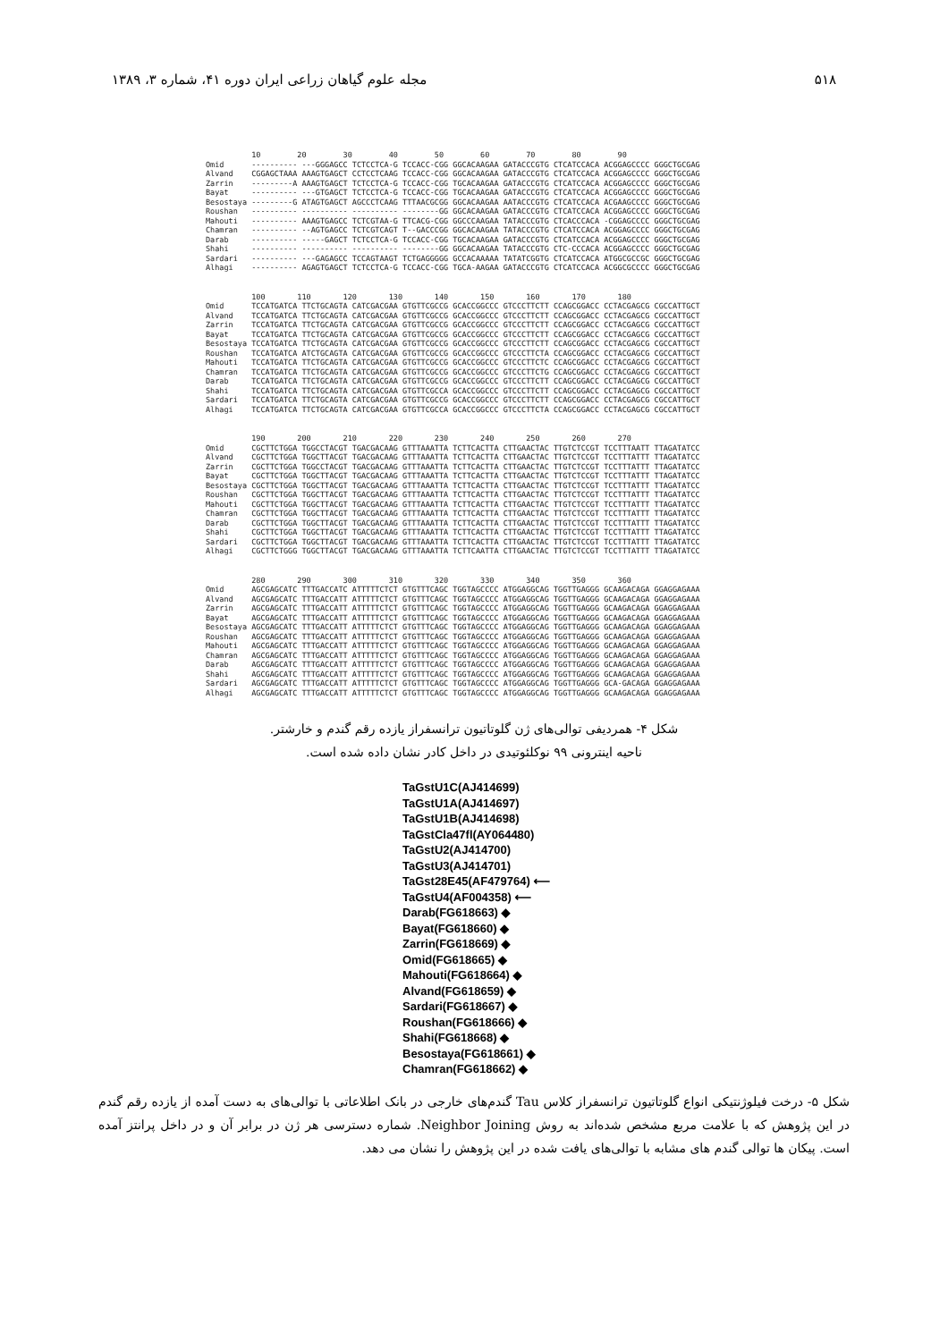۵۱۸ مجله علوم گیاهان زراعی ایران دوره ۴۱، شماره ۳، ۱۳۸۹
10 20 30 40 50 60 70 80 90 Omid ---------- ---GGGAGCC TCTCCTCA-G TCCACC-CGG GGCACAAGAA GATACCCGTG CTCATCCACA ACGGAGCCCC GGGCTGCGAG Alvand CGGAGCTAAA AAAGTGAGCT CCTCCTCAAG TCCACC-CGG GGCACAAGAA GATACCCGTG CTCATCCACA ACGGAGCCCC GGGCTGCGAG Zarrin ---------A AAAGTGAGCT TCTCCTCA-G TCCACC-CGG TGCACAAGAA GATACCCGTG CTCATCCACA ACGGAGCCCC GGGCTGCGAG Bayat ---------- ---GTGAGCT TCTCCTCA-G TCCACC-CGG TGCACAAGAA GATACCCGTG CTCATCCACA ACGGAGCCCC GGGCTGCGAG Besostaya ---------G ATAGTGAGCT AGCCCTCAAG TTTAACGCGG GGCACAAGAA AATACCCGTG CTCATCCACA ACGAAGCCCC GGGCTGCGAG Roushan ---------- ---------- ---------- --------GG GGCACAAGAA GATACCCGTG CTCATCCACA ACGGAGCCCC GGGCTGCGAG Mahouti ---------- AAAGTGAGCC TCTCGTAA-G TTCACG-CGG GGCCCAAGAA TATACCCGTG CTCACCCACA -CGGAGCCCC GGGCTGCGAG Chamran ---------- --AGTGAGCC TCTCGTCAGT T--GACCCGG GGCACAAGAA TATACCCGTG CTCATCCACA ACGGAGCCCC GGGCTGCGAG Darab ---------- -----GAGCT TCTCCTCA-G TCCACC-CGG TGCACAAGAA GATACCCGTG CTCATCCACA ACGGAGCCCC GGGCTGCGAG Shahi ---------- ---------- ---------- --------GG GGCACAAGAA TATACCCGTG CTC-CCCACA ACGGAGCCCC GGGCTGCGAG Sardari ---------- ---GAGAGCC TCCAGTAAGT TCTGAGGGGG GCCACAAAAA TATATCGGTG CTCATCCACA ATGGCGCCGC GGGCTGCGAG Alhagi ---------- AGAGTGAGCT TCTCCTCA-G TCCACC-CGG TGCA-AAGAA GATACCCGTG CTCATCCACA ACGGCGCCCC GGGCTGCGAG
100 110 120 130 140 150 160 170 180 Omid TCCATGATCA TTCTGCAGTA CATCGACGAA GTGTTCGCCG GCACCGGCCC GTCCCTTCTT CCAGCGGACC CCTACGAGCG CGCCATTGCT Alvand TCCATGATCA TTCTGCAGTA CATCGACGAA GTGTTCGCCG GCACCGGCCC GTCCCTTCTT CCAGCGGACC CCTACGAGCG CGCCATTGCT Zarrin TCCATGATCA TTCTGCAGTA CATCGACGAA GTGTTCGCCG GCACCGGCCC GTCCCTTCTT CCAGCGGACC CCTACGAGCG CGCCATTGCT Bayat TCCATGATCA TTCTGCAGTA CATCGACGAA GTGTTCGCCG GCACCGGCCC GTCCCTTCTT CCAGCGGACC CCTACGAGCG CGCCATTGCT Besostaya TCCATGATCA TTCTGCAGTA CATCGACGAA GTGTTCGCCG GCACCGGCCC GTCCCTTCTT CCAGCGGACC CCTACGAGCG CGCCATTGCT Roushan TCCATGATCA ATCTGCAGTA CATCGACGAA GTGTTCGCCG GCACCGGCCC GTCCCTTCTA CCAGCGGACC CCTACGAGCG CGCCATTGCT Mahouti TCCATGATCA TTCTGCAGTA CATCGACGAA GTGTTCGCCG GCACCGGCCC GTCCCTTCTC CCAGCGGACC CCTACGAGCG CGCCATTGCT Chamran TCCATGATCA TTCTGCAGTA CATCGACGAA GTGTTCGCCG GCACCGGCCC GTCCCTTCTG CCAGCGGACC CCTACGAGCG CGCCATTGCT Darab TCCATGATCA TTCTGCAGTA CATCGACGAA GTGTTCGCCG GCACCGGCCC GTCCCTTCTT CCAGCGGACC CCTACGAGCG CGCCATTGCT Shahi TCCATGATCA TTCTGCAGTA CATCGACGAA GTGTTCGCCA GCACCGGCCC GTCCCTTCTT CCAGCGGACC CCTACGAGCG CGCCATTGCT Sardari TCCATGATCA TTCTGCAGTA CATCGACGAA GTGTTCGCCG GCACCGGCCC GTCCCTTCTT CCAGCGGACC CCTACGAGCG CGCCATTGCT Alhagi TCCATGATCA TTCTGCAGTA CATCGACGAA GTGTTCGCCA GCACCGGCCC GTCCCTTCTA CCAGCGGACC CCTACGAGCG CGCCATTGCT
190 200 210 220 230 240 250 260 270 Omid CGCTTCTGGA TGGCCTACGT TGACGACAAG GTTTAAATTA TCTTCACTTA CTTGAACTAC TTGTCTCCGT TCCTTTAATT TTAGATATCC Alvand CGCTTCTGGA TGGCTTACGT TGACGACAAG GTTTAAATTA TCTTCACTTA CTTGAACTAC TTGTCTCCGT TCCTTTATTT TTAGATATCC Zarrin CGCTTCTGGA TGGCCTACGT TGACGACAAG GTTTAAATTA TCTTCACTTA CTTGAACTAC TTGTCTCCGT TCCTTTATTT TTAGATATCC Bayat CGCTTCTGGA TGGCTTACGT TGACGACAAG GTTTAAATTA TCTTCACTTA CTTGAACTAC TTGTCTCCGT TCCTTTATTT TTAGATATCC Besostaya CGCTTCTGGA TGGCTTACGT TGACGACAAG GTTTAAATTA TCTTCACTTA CTTGAACTAC TTGTCTCCGT TCCTTTATTT TTAGATATCC Roushan CGCTTCTGGA TGGCTTACGT TGACGACAAG GTTTAAATTA TCTTCACTTA CTTGAACTAC TTGTCTCCGT TCCTTTATTT TTAGATATCC Mahouti CGCTTCTGGA TGGCTTACGT TGACGACAAG GTTTAAATTA TCTTCACTTA CTTGAACTAC TTGTCTCCGT TCCTTTATTT TTAGATATCC Chamran CGCTTCTGGA TGGCTTACGT TGACGACAAG GTTTAAATTA TCTTCACTTA CTTGAACTAC TTGTCTCCGT TCCTTTATTT TTAGATATCC Darab CGCTTCTGGA TGGCTTACGT TGACGACAAG GTTTAAATTA TCTTCACTTA CTTGAACTAC TTGTCTCCGT TCCTTTATTT TTAGATATCC Shahi CGCTTCTGGA TGGCTTACGT TGACGACAAG GTTTAAATTA TCTTCACTTA CTTGAACTAC TTGTCTCCGT TCCTTTATTT TTAGATATCC Sardari CGCTTCTGGA TGGCTTACGT TGACGACAAG GTTTAAATTA TCTTCACTTA CTTGAACTAC TTGTCTCCGT TCCTTTATTT TTAGATATCC Alhagi CGCTTCTGGG TGGCTTACGT TGACGACAAG GTTTAAATTA TCTTCAATTA CTTGAACTAC TTGTCTCCGT TCCTTTATTT TTAGATATCC
280 290 300 310 320 330 340 350 360 Omid AGCGAGCATC TTTGACCATC ATTTTTCTCT GTGTTTCAGC TGGTAGCCCC ATGGAGGCAG TGGTTGAGGG GCAAGACAGA GGAGGAGAAA Alvand AGCGAGCATC TTTGACCATT ATTTTTCTCT GTGTTTCAGC TGGTAGCCCC ATGGAGGCAG TGGTTGAGGG GCAAGACAGA GGAGGAGAAA Zarrin AGCGAGCATC TTTGACCATT ATTTTTCTCT GTGTTTCAGC TGGTAGCCCC ATGGAGGCAG TGGTTGAGGG GCAAGACAGA GGAGGAGAAA Bayat AGCGAGCATC TTTGACCATT ATTTTTCTCT GTGTTTCAGC TGGTAGCCCC ATGGAGGCAG TGGTTGAGGG GCAAGACAGA GGAGGAGAAA Besostaya AGCGAGCATC TTTGACCATT ATTTTTCTCT GTGTTTCAGC TGGTAGCCCC ATGGAGGCAG TGGTTGAGGG GCAAGACAGA GGAGGAGAAA Roushan AGCGAGCATC TTTGACCATT ATTTTTCTCT GTGTTTCAGC TGGTAGCCCC ATGGAGGCAG TGGTTGAGGG GCAAGACAGA GGAGGAGAAA Mahouti AGCGAGCATC TTTGACCATT ATTTTTCTCT GTGTTTCAGC TGGTAGCCCC ATGGAGGCAG TGGTTGAGGG GCAAGACAGA GGAGGAGAAA Chamran AGCGAGCATC TTTGACCATT ATTTTTCTCT GTGTTTCAGC TGGTAGCCCC ATGGAGGCAG TGGTTGAGGG GCAAGACAGA GGAGGAGAAA Darab AGCGAGCATC TTTGACCATT ATTTTTCTCT GTGTTTCAGC TGGTAGCCCC ATGGAGGCAG TGGTTGAGGG GCAAGACAGA GGAGGAGAAA Shahi AGCGAGCATC TTTGACCATT ATTTTTCTCT GTGTTTCAGC TGGTAGCCCC ATGGAGGCAG TGGTTGAGGG GCAAGACAGA GGAGGAGAAA Sardari AGCGAGCATC TTTGACCATT ATTTTTCTCT GTGTTTCAGC TGGTAGCCCC ATGGAGGCAG TGGTTGAGGG GCA-GACAGA GGAGGAGAAA Alhagi AGCGAGCATC TTTGACCATT ATTTTTCTCT GTGTTTCAGC TGGTAGCCCC ATGGAGGCAG TGGTTGAGGG GCAAGACAGA GGAGGAGAAA
شکل ۴- همردیفی توالی‌های ژن گلوتاتیون ترانسفراز یازده رقم گندم و خارشتر.
ناحیه اینترونی ۹۹ نوکلئوتیدی در داخل کادر نشان داده شده است.
TaGstU1C(AJ414699)
TaGstU1A(AJ414697)
TaGstU1B(AJ414698)
TaGstCla47fl(AY064480)
TaGstU2(AJ414700)
TaGstU3(AJ414701)
TaGst28E45(AF479764) ⟵
TaGstU4(AF004358) ⟵
Darab(FG618663) ◆
Bayat(FG618660) ◆
Zarrin(FG618669) ◆
Omid(FG618665) ◆
Mahouti(FG618664) ◆
Alvand(FG618659) ◆
Sardari(FG618667) ◆
Roushan(FG618666) ◆
Shahi(FG618668) ◆
Besostaya(FG618661) ◆
Chamran(FG618662) ◆
شکل ۵- درخت فیلوژنتیکی انواع گلوتاتیون ترانسفراز کلاس Tau گندم‌های خارجی در بانک اطلاعاتی با توالی‌های به دست آمده از یازده رقم گندم در این پژوهش که با علامت مربع مشخص شده‌اند به روش Neighbor Joining. شماره دسترسی هر ژن در برابر آن و در داخل پرانتز آمده است. پیکان ها توالی گندم های مشابه با توالی‌های یافت شده در این پژوهش را نشان می دهد.